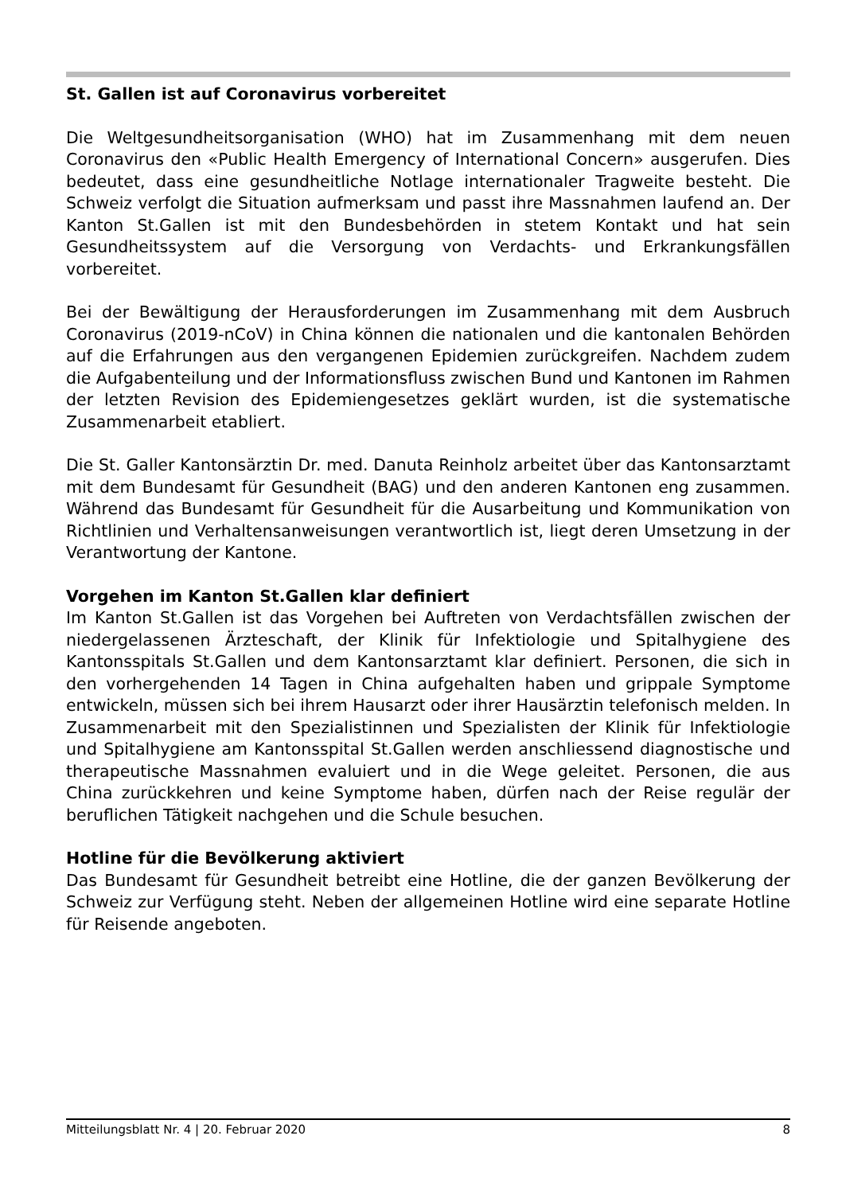St. Gallen ist auf Coronavirus vorbereitet
Die Weltgesundheitsorganisation (WHO) hat im Zusammenhang mit dem neuen Coronavirus den «Public Health Emergency of International Concern» ausgerufen. Dies bedeutet, dass eine gesundheitliche Notlage internationaler Tragweite besteht. Die Schweiz verfolgt die Situation aufmerksam und passt ihre Massnahmen laufend an. Der Kanton St.Gallen ist mit den Bundesbehörden in stetem Kontakt und hat sein Gesundheitssystem auf die Versorgung von Verdachts- und Erkrankungsfällen vorbereitet.
Bei der Bewältigung der Herausforderungen im Zusammenhang mit dem Ausbruch Coronavirus (2019-nCoV) in China können die nationalen und die kantonalen Behörden auf die Erfahrungen aus den vergangenen Epidemien zurückgreifen. Nachdem zudem die Aufgabenteilung und der Informationsfluss zwischen Bund und Kantonen im Rahmen der letzten Revision des Epidemiengesetzes geklärt wurden, ist die systematische Zusammenarbeit etabliert.
Die St. Galler Kantonsärztin Dr. med. Danuta Reinholz arbeitet über das Kantonsarztamt mit dem Bundesamt für Gesundheit (BAG) und den anderen Kantonen eng zusammen. Während das Bundesamt für Gesundheit für die Ausarbeitung und Kommunikation von Richtlinien und Verhaltensanweisungen verantwortlich ist, liegt deren Umsetzung in der Verantwortung der Kantone.
Vorgehen im Kanton St.Gallen klar definiert
Im Kanton St.Gallen ist das Vorgehen bei Auftreten von Verdachtsfällen zwischen der niedergelassenen Ärzteschaft, der Klinik für Infektiologie und Spitalhygiene des Kantonsspitals St.Gallen und dem Kantonsarztamt klar definiert. Personen, die sich in den vorhergehenden 14 Tagen in China aufgehalten haben und grippale Symptome entwickeln, müssen sich bei ihrem Hausarzt oder ihrer Hausärztin telefonisch melden. In Zusammenarbeit mit den Spezialistinnen und Spezialisten der Klinik für Infektiologie und Spitalhygiene am Kantonsspital St.Gallen werden anschliessend diagnostische und therapeutische Massnahmen evaluiert und in die Wege geleitet. Personen, die aus China zurückkehren und keine Symptome haben, dürfen nach der Reise regulär der beruflichen Tätigkeit nachgehen und die Schule besuchen.
Hotline für die Bevölkerung aktiviert
Das Bundesamt für Gesundheit betreibt eine Hotline, die der ganzen Bevölkerung der Schweiz zur Verfügung steht. Neben der allgemeinen Hotline wird eine separate Hotline für Reisende angeboten.
Mitteilungsblatt Nr. 4 | 20. Februar 2020 8